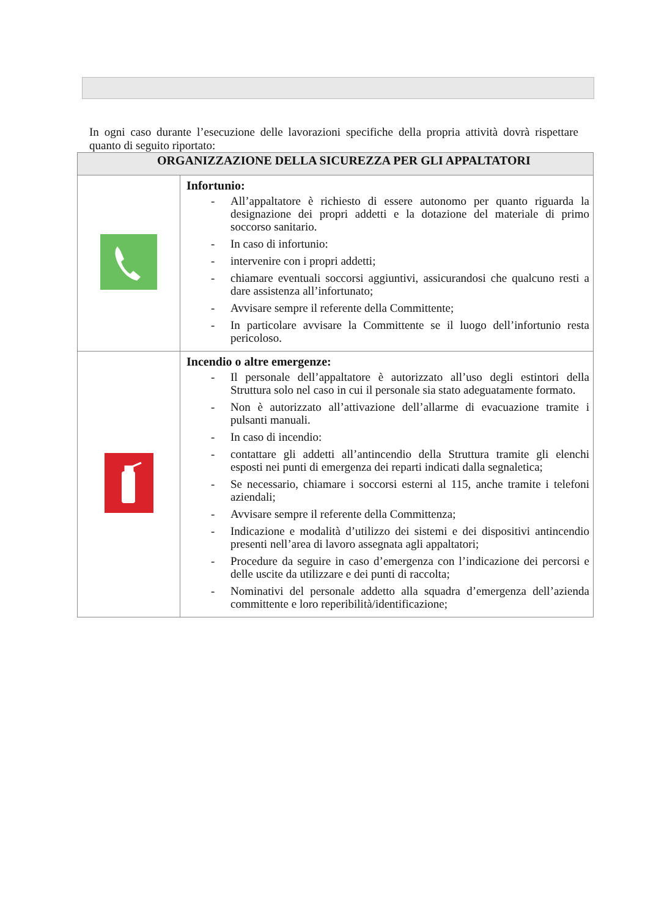In ogni caso durante l’esecuzione delle lavorazioni specifiche della propria attività dovrà rispettare quanto di seguito riportato:
| ORGANIZZAZIONE DELLA SICUREZZA PER GLI APPALTATORI | |
| --- | --- |
| | Infortunio: - All’appaltatore è richiesto di essere autonomo per quanto riguarda la designazione dei propri addetti e la dotazione del materiale di primo soccorso sanitario. - In caso di infortunio: - intervenire con i propri addetti; - chiamare eventuali soccorsi aggiuntivi, assicurandosi che qualcuno resti a dare assistenza all’infortunato; - Avvisare sempre il referente della Committente; - In particolare avvisare la Committente se il luogo dell’infortunio resta pericoloso. |
| | Incendio o altre emergenze: - Il personale dell’appaltatore è autorizzato all’uso degli estintori della Struttura solo nel caso in cui il personale sia stato adeguatamente formato. - Non è autorizzato all’attivazione dell’allarme di evacuazione tramite i pulsanti manuali. - In caso di incendio: - contattare gli addetti all’antincendio della Struttura tramite gli elenchi esposti nei punti di emergenza dei reparti indicati dalla segnaletica; - Se necessario, chiamare i soccorsi esterni al 115, anche tramite i telefoni aziendali; - Avvisare sempre il referente della Committenza; - Indicazione e modalità d’utilizzo dei sistemi e dei dispositivi antincendio presenti nell’area di lavoro assegnata agli appaltatori; - Procedure da seguire in caso d’emergenza con l’indicazione dei percorsi e delle uscite da utilizzare e dei punti di raccolta; - Nominativi del personale addetto alla squadra d’emergenza dell’azienda committente e loro reperibilità/identificazione; |